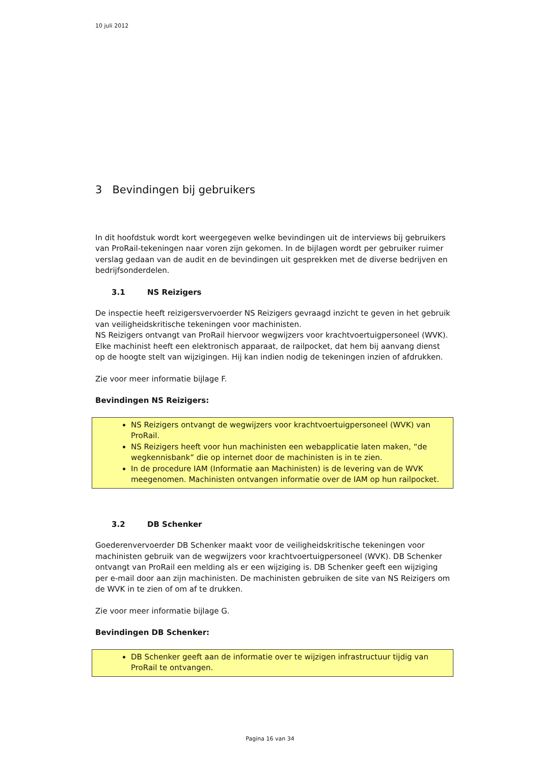10 juli 2012
3 Bevindingen bij gebruikers
In dit hoofdstuk wordt kort weergegeven welke bevindingen uit de interviews bij gebruikers van ProRail-tekeningen naar voren zijn gekomen. In de bijlagen wordt per gebruiker ruimer verslag gedaan van de audit en de bevindingen uit gesprekken met de diverse bedrijven en bedrijfsonderdelen.
3.1 NS Reizigers
De inspectie heeft reizigersvervoerder NS Reizigers gevraagd inzicht te geven in het gebruik van veiligheidskritische tekeningen voor machinisten.
NS Reizigers ontvangt van ProRail hiervoor wegwijzers voor krachtvoertuigpersoneel (WVK). Elke machinist heeft een elektronisch apparaat, de railpocket, dat hem bij aanvang dienst op de hoogte stelt van wijzigingen. Hij kan indien nodig de tekeningen inzien of afdrukken.
Zie voor meer informatie bijlage F.
Bevindingen NS Reizigers:
NS Reizigers ontvangt de wegwijzers voor krachtvoertuigpersoneel (WVK) van ProRail.
NS Reizigers heeft voor hun machinisten een webapplicatie laten maken, “de wegkennisbank” die op internet door de machinisten is in te zien.
In de procedure IAM (Informatie aan Machinisten) is de levering van de WVK meegenomen. Machinisten ontvangen informatie over de IAM op hun railpocket.
3.2 DB Schenker
Goederenvervoerder DB Schenker maakt voor de veiligheidskritische tekeningen voor machinisten gebruik van de wegwijzers voor krachtvoertuigpersoneel (WVK). DB Schenker ontvangt van ProRail een melding als er een wijziging is. DB Schenker geeft een wijziging per e-mail door aan zijn machinisten. De machinisten gebruiken de site van NS Reizigers om de WVK in te zien of om af te drukken.
Zie voor meer informatie bijlage G.
Bevindingen DB Schenker:
DB Schenker geeft aan de informatie over te wijzigen infrastructuur tijdig van ProRail te ontvangen.
Pagina 16 van 34